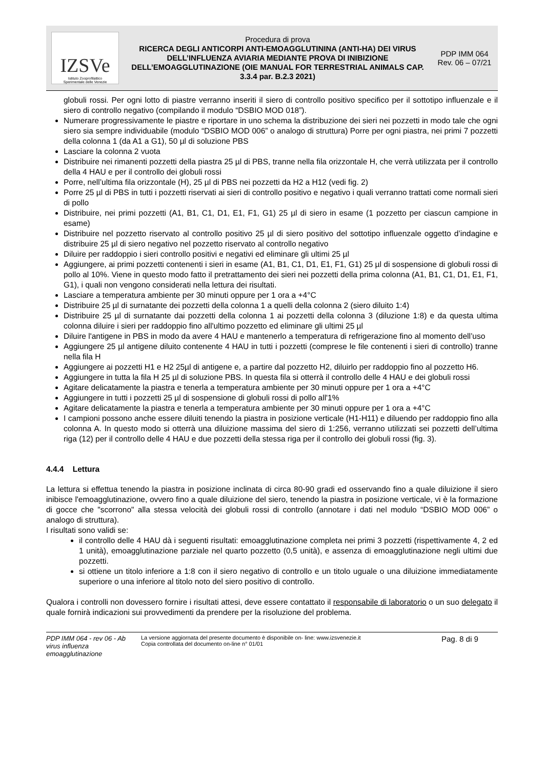IZSVe
Istituto Zooprofilattico
Sperimentale delle Venezie
Procedura di prova
RICERCA DEGLI ANTICORPI ANTI-EMOAGGLUTININA (ANTI-HA) DEI VIRUS DELL’INFLUENZA AVIARIA MEDIANTE PROVA DI INIBIZIONE DELL’EMOAGGLUTINAZIONE (OIE MANUAL FOR TERRESTRIAL ANIMALS CAP. 3.3.4 par. B.2.3 2021)
PDP IMM 064
Rev. 06 – 07/21
globuli rossi. Per ogni lotto di piastre verranno inseriti il siero di controllo positivo specifico per il sottotipo influenzale e il siero di controllo negativo (compilando il modulo “DSBIO MOD 018”).
Numerare progressivamente le piastre e riportare in uno schema la distribuzione dei sieri nei pozzetti in modo tale che ogni siero sia sempre individuabile (modulo “DSBIO MOD 006” o analogo di struttura) Porre per ogni piastra, nei primi 7 pozzetti della colonna 1 (da A1 a G1), 50 µl di soluzione PBS
Lasciare la colonna 2 vuota
Distribuire nei rimanenti pozzetti della piastra 25 µl di PBS, tranne nella fila orizzontale H, che verrà utilizzata per il controllo della 4 HAU e per il controllo dei globuli rossi
Porre, nell’ultima fila orizzontale (H), 25 µl di PBS nei pozzetti da H2 a H12 (vedi fig. 2)
Porre 25 µl di PBS in tutti i pozzetti riservati ai sieri di controllo positivo e negativo i quali verranno trattati come normali sieri di pollo
Distribuire, nei primi pozzetti (A1, B1, C1, D1, E1, F1, G1) 25 µl di siero in esame (1 pozzetto per ciascun campione in esame)
Distribuire nel pozzetto riservato al controllo positivo 25 µl di siero positivo del sottotipo influenzale oggetto d’indagine e distribuire 25 µl di siero negativo nel pozzetto riservato al controllo negativo
Diluire per raddoppio i sieri controllo positivi e negativi ed eliminare gli ultimi 25 µl
Aggiungere, ai primi pozzetti contenenti i sieri in esame (A1, B1, C1, D1, E1, F1, G1) 25 µl di sospensione di globuli rossi di pollo al 10%. Viene in questo modo fatto il pretrattamento dei sieri nei pozzetti della prima colonna (A1, B1, C1, D1, E1, F1, G1), i quali non vengono considerati nella lettura dei risultati.
Lasciare a temperatura ambiente per 30 minuti oppure per 1 ora a +4°C
Distribuire 25 µl di surnatante dei pozzetti della colonna 1 a quelli della colonna 2 (siero diluito 1:4)
Distribuire 25 µl di surnatante dai pozzetti della colonna 1 ai pozzetti della colonna 3 (diluzione 1:8) e da questa ultima colonna diluire i sieri per raddoppio fino all'ultimo pozzetto ed eliminare gli ultimi 25 µl
Diluire l'antigene in PBS in modo da avere 4 HAU e mantenerlo a temperatura di refrigerazione fino al momento dell’uso
Aggiungere 25 µl antigene diluito contenente 4 HAU in tutti i pozzetti (comprese le file contenenti i sieri di controllo) tranne nella fila H
Aggiungere ai pozzetti H1 e H2 25µl di antigene e, a partire dal pozzetto H2, diluirlo per raddoppio fino al pozzetto H6.
Aggiungere in tutta la fila H 25 µl di soluzione PBS. In questa fila si otterrà il controllo delle 4 HAU e dei globuli rossi
Agitare delicatamente la piastra e tenerla a temperatura ambiente per 30 minuti oppure per 1 ora a +4°C
Aggiungere in tutti i pozzetti 25 µl di sospensione di globuli rossi di pollo all'1%
Agitare delicatamente la piastra e tenerla a temperatura ambiente per 30 minuti oppure per 1 ora a +4°C
I campioni possono anche essere diluiti tenendo la piastra in posizione verticale (H1-H11) e diluendo per raddoppio fino alla colonna A. In questo modo si otterrà una diluizione massima del siero di 1:256, verranno utilizzati sei pozzetti dell’ultima riga (12) per il controllo delle 4 HAU e due pozzetti della stessa riga per il controllo dei globuli rossi (fig. 3).
4.4.4 Lettura
La lettura si effettua tenendo la piastra in posizione inclinata di circa 80-90 gradi ed osservando fino a quale diluizione il siero inibisce l'emoagglutinazione, ovvero fino a quale diluizione del siero, tenendo la piastra in posizione verticale, vi è la formazione di gocce che "scorrono" alla stessa velocità dei globuli rossi di controllo (annotare i dati nel modulo “DSBIO MOD 006” o analogo di struttura).
I risultati sono validi se:
il controllo delle 4 HAU dà i seguenti risultati: emoagglutinazione completa nei primi 3 pozzetti (rispettivamente 4, 2 ed 1 unità), emoagglutinazione parziale nel quarto pozzetto (0,5 unità), e assenza di emoagglutinazione negli ultimi due pozzetti.
si ottiene un titolo inferiore a 1:8 con il siero negativo di controllo e un titolo uguale o una diluizione immediatamente superiore o una inferiore al titolo noto del siero positivo di controllo.
Qualora i controlli non dovessero fornire i risultati attesi, deve essere contattato il responsabile di laboratorio o un suo delegato il quale fornirà indicazioni sui provvedimenti da prendere per la risoluzione del problema.
PDP IMM 064 - rev 06 - Ab virus influenza emoagglutinazione
La versione aggiornata del presente documento è disponibile on- line: www.izsvenezie.it
Copia controllata del documento on-line n° 01/01
Pag. 8 di 9